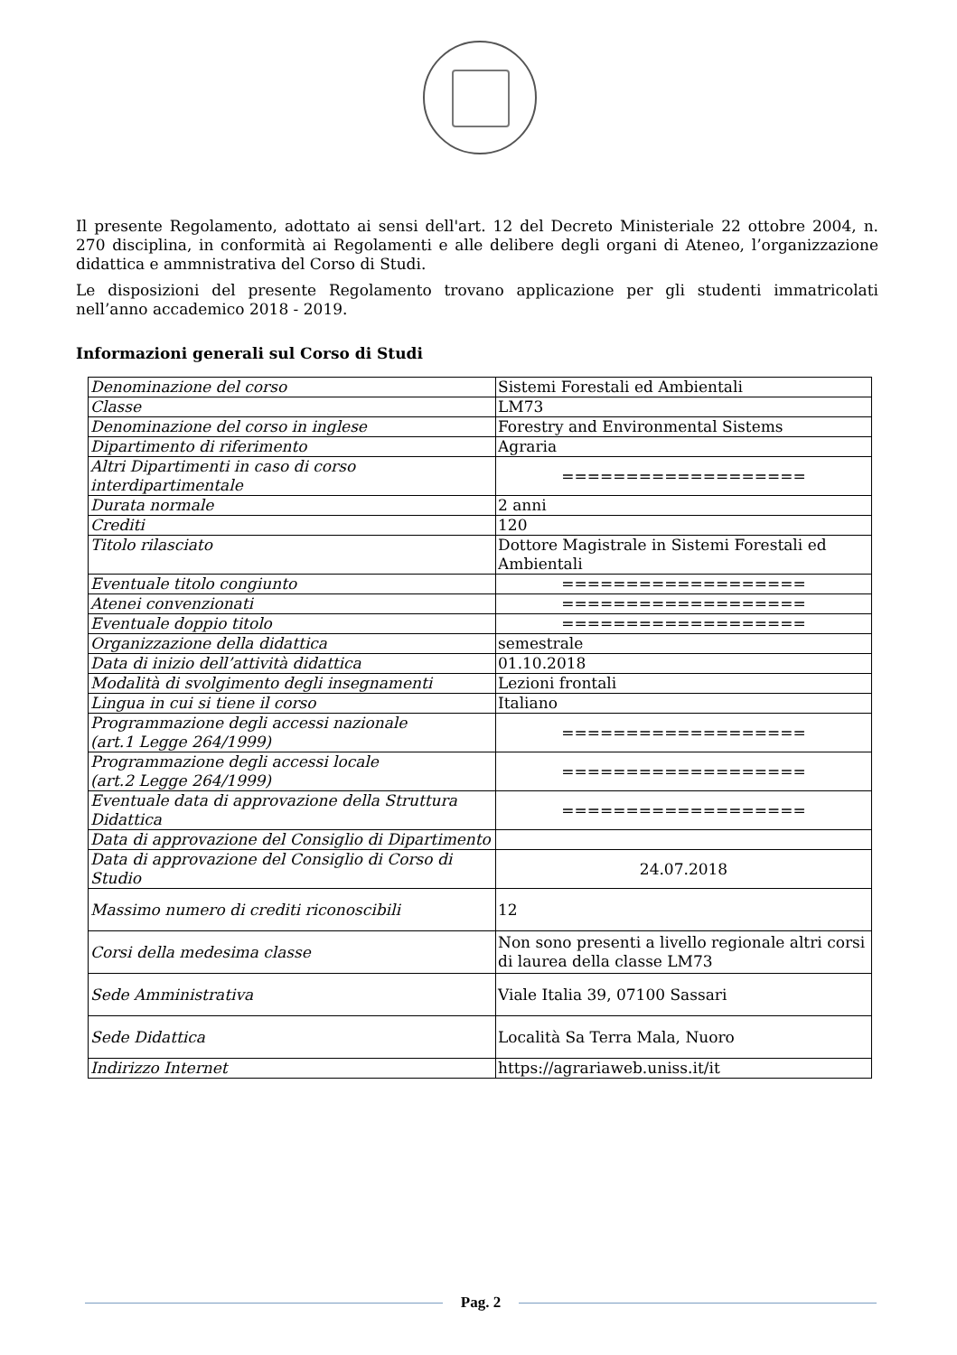Il presente Regolamento, adottato ai sensi dell'art. 12 del Decreto Ministeriale 22 ottobre 2004, n. 270 disciplina, in conformità ai Regolamenti e alle delibere degli organi di Ateneo, l’organizzazione didattica e ammnistrativa del Corso di Studi.
Le disposizioni del presente Regolamento trovano applicazione per gli studenti immatricolati nell’anno accademico 2018 - 2019.
Informazioni generali sul Corso di Studi
| Denominazione del corso | Sistemi Forestali ed Ambientali |
| Classe | LM73 |
| Denominazione del corso in inglese | Forestry and Environmental Sistems |
| Dipartimento di riferimento | Agraria |
| Altri Dipartimenti in caso di corso interdipartimentale | =================== |
| Durata normale | 2 anni |
| Crediti | 120 |
| Titolo rilasciato | Dottore Magistrale in Sistemi Forestali ed Ambientali |
| Eventuale titolo congiunto | =================== |
| Atenei convenzionati | =================== |
| Eventuale doppio titolo | =================== |
| Organizzazione della didattica | semestrale |
| Data di inizio dell’attività didattica | 01.10.2018 |
| Modalità di svolgimento degli insegnamenti | Lezioni frontali |
| Lingua in cui si tiene il corso | Italiano |
| Programmazione degli accessi nazionale (art.1 Legge 264/1999) | =================== |
| Programmazione degli accessi locale (art.2 Legge 264/1999) | =================== |
| Eventuale data di approvazione della Struttura Didattica | =================== |
| Data di approvazione del Consiglio di Dipartimento | |
| Data di approvazione del Consiglio di Corso di Studio | 24.07.2018 |
| Massimo numero di crediti riconoscibili | 12 |
| Corsi della medesima classe | Non sono presenti a livello regionale altri corsi di laurea della classe LM73 |
| Sede Amministrativa | Viale Italia 39, 07100 Sassari |
| Sede Didattica | Località Sa Terra Mala, Nuoro |
| Indirizzo Internet | https://agrariaweb.uniss.it/it |
Pag. 2